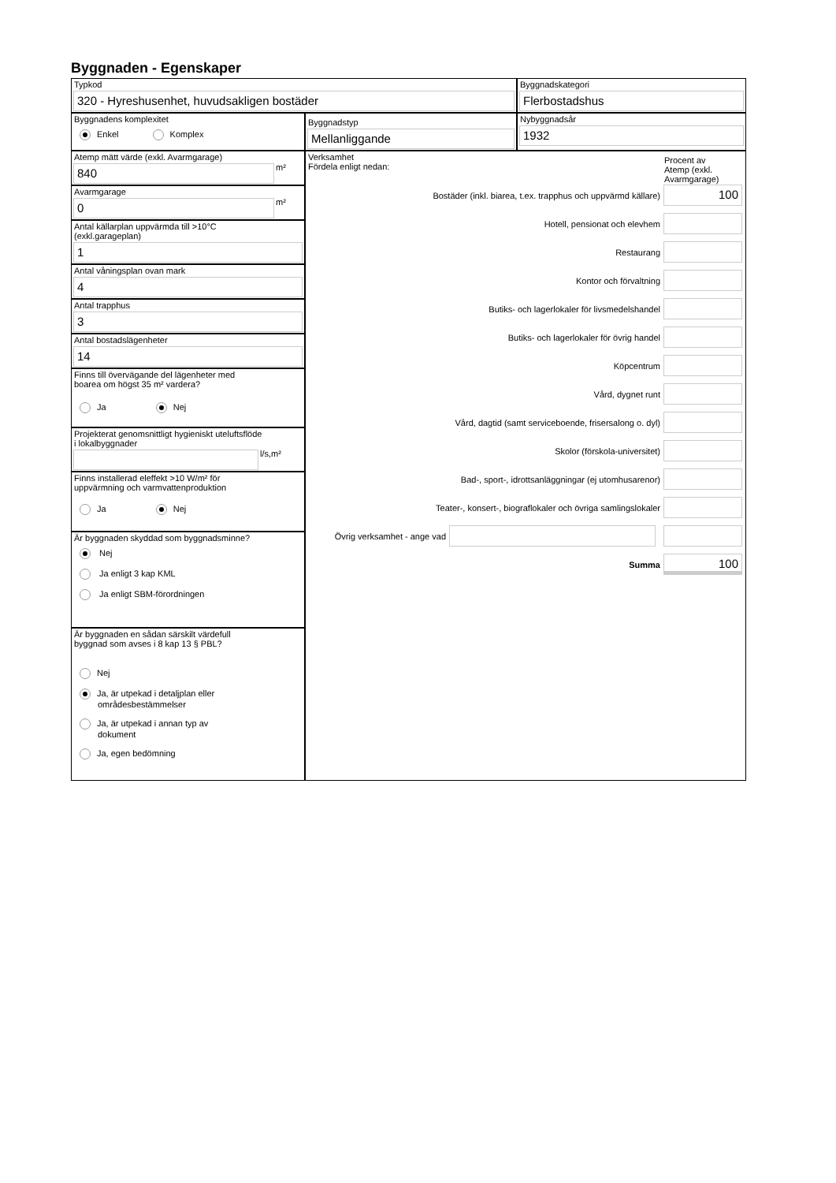Byggnaden - Egenskaper
Typkod
320 - Hyreshusenhet, huvudsakligen bostäder
Byggnadskategori
Flerbostadshus
Byggnadens komplexitet
Enkel Komplex
Byggnadstyp
Mellanliggande
Nybyggnadsår
1932
Atemp mätt värde (exkl. Avarmgarage)
840
m²
Avarmgarage
0
m²
Antal källarplan uppvärmda till >10°C
(exkl.garageplan)
1
Antal våningsplan ovan mark
4
Antal trapphus
3
Antal bostadslägenheter
14
Finns till övervägande del lägenheter med
boarea om högst 35 m² vardera?
Ja Nej
Projekterat genomsnittligt hygieniskt uteluftsflöde
i lokalbyggnader
l/s,m²
Finns installerad eleffekt >10 W/m² för
uppvärmning och varmvattenproduktion
Ja Nej
Är byggnaden skyddad som byggnadsminne?
Nej
Ja enligt 3 kap KML
Ja enligt SBM-förordningen
Är byggnaden en sådan särskilt värdefull
byggnad som avses i 8 kap 13 § PBL?
Nej
Ja, är utpekad i detaljplan eller
områdesbestämmelser
Ja, är utpekad i annan typ av
dokument
Ja, egen bedömning
Verksamhet
Fördela enligt nedan:
Procent av
Atemp (exkl.
Avarmgarage)
Bostäder (inkl. biarea, t.ex. trapphus och uppvärmd källare)
100
Hotell, pensionat och elevhem
Restaurang
Kontor och förvaltning
Butiks- och lagerlokaler för livsmedelshandel
Butiks- och lagerlokaler för övrig handel
Köpcentrum
Vård, dygnet runt
Vård, dagtid (samt serviceboende, frisersalong o. dyl)
Skolor (förskola-universitet)
Bad-, sport-, idrottsanläggningar (ej utomhusarenor)
Teater-, konsert-, biograflokaler och övriga samlingslokaler
Övrig verksamhet - ange vad
Summa
100